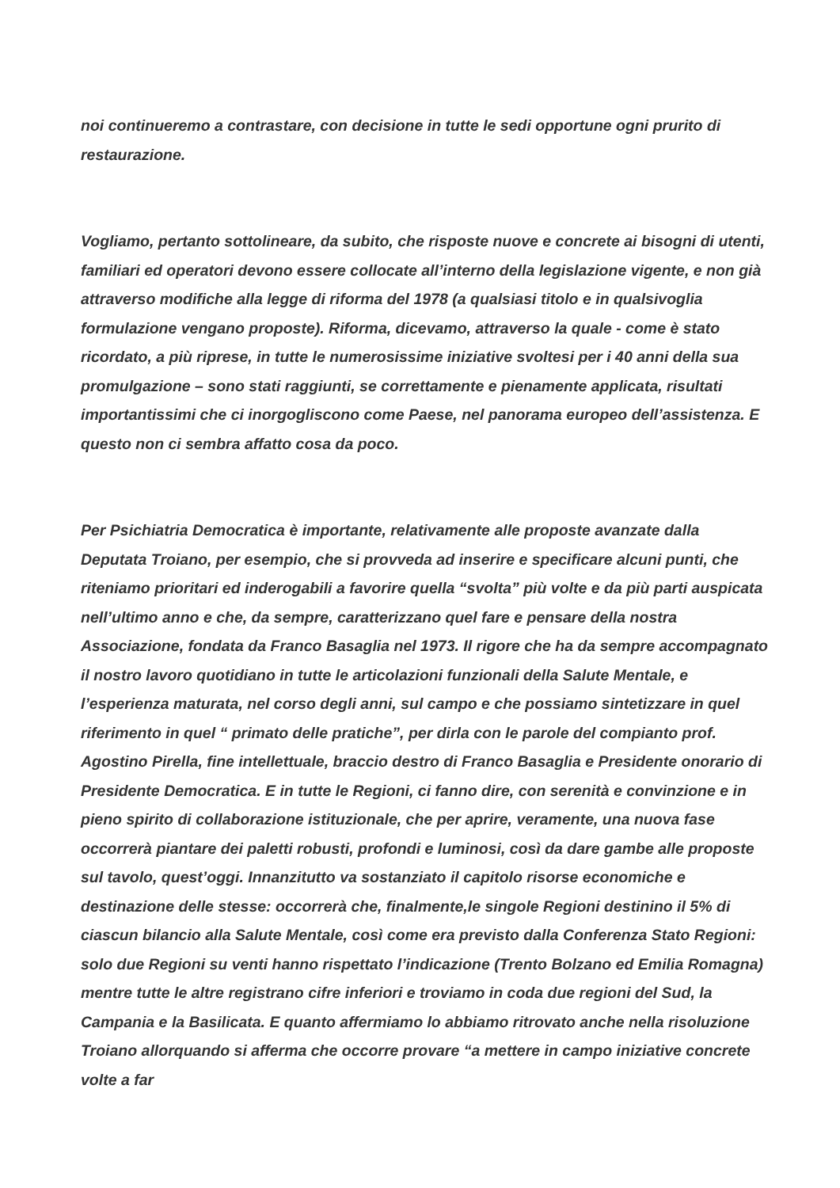noi continueremo a contrastare, con decisione in tutte le sedi opportune ogni prurito di restaurazione.
Vogliamo, pertanto sottolineare, da subito, che risposte nuove e concrete ai bisogni di utenti, familiari ed operatori devono essere collocate all’interno della legislazione vigente, e non già attraverso modifiche alla legge di riforma del 1978 (a qualsiasi titolo e in qualsivoglia formulazione vengano proposte). Riforma, dicevamo, attraverso la quale - come è stato ricordato, a più riprese, in tutte le numerosissime iniziative svoltesi per i 40 anni della sua promulgazione – sono stati raggiunti, se correttamente e pienamente applicata, risultati importantissimi che ci inorgogliscono come Paese, nel panorama europeo dell’assistenza. E questo non ci sembra affatto cosa da poco.
Per Psichiatria Democratica è importante, relativamente alle proposte avanzate dalla Deputata Troiano, per esempio, che si provveda ad inserire e specificare alcuni punti, che riteniamo prioritari ed inderogabili a favorire quella “svolta” più volte e da più parti auspicata nell’ultimo anno e che, da sempre, caratterizzano quel fare e pensare della nostra Associazione, fondata da Franco Basaglia nel 1973. Il rigore che ha da sempre accompagnato il nostro lavoro quotidiano in tutte le articolazioni funzionali della Salute Mentale, e l’esperienza maturata, nel corso degli anni, sul campo e che possiamo sintetizzare in quel riferimento in quel “ primato delle pratiche”, per dirla con le parole del compianto prof. Agostino Pirella, fine intellettuale, braccio destro di Franco Basaglia e Presidente onorario di Presidente Democratica. E in tutte le Regioni, ci fanno dire, con serenità e convinzione e in pieno spirito di collaborazione istituzionale, che per aprire, veramente, una nuova fase occorrerà piantare dei paletti robusti, profondi e luminosi, così da dare gambe alle proposte sul tavolo, quest’oggi. Innanzitutto va sostanziato il capitolo risorse economiche e destinazione delle stesse: occorrerà che, finalmente,le singole Regioni destinino il 5% di ciascun bilancio alla Salute Mentale, così come era previsto dalla Conferenza Stato Regioni: solo due Regioni su venti hanno rispettato l’indicazione (Trento Bolzano ed Emilia Romagna) mentre tutte le altre registrano cifre inferiori e troviamo in coda due regioni del Sud, la Campania e la Basilicata. E quanto affermiamo lo abbiamo ritrovato anche nella risoluzione Troiano allorquando si afferma che occorre provare “a mettere in campo iniziative concrete volte a far